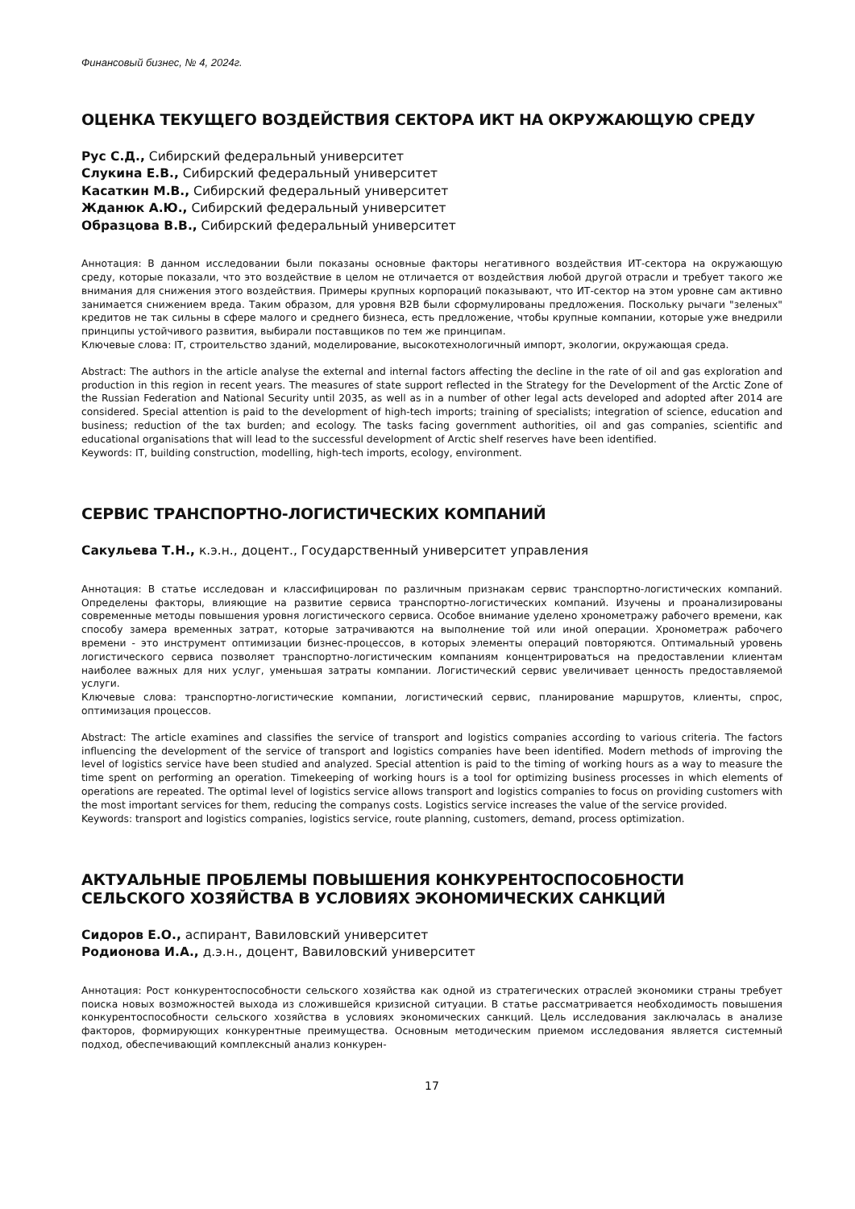Финансовый бизнес, № 4, 2024г.
ОЦЕНКА ТЕКУЩЕГО ВОЗДЕЙСТВИЯ СЕКТОРА ИКТ НА ОКРУЖАЮЩУЮ СРЕДУ
Рус С.Д., Сибирский федеральный университет
Слукина Е.В., Сибирский федеральный университет
Касаткин М.В., Сибирский федеральный университет
Жданюк А.Ю., Сибирский федеральный университет
Образцова В.В., Сибирский федеральный университет
Аннотация: В данном исследовании были показаны основные факторы негативного воздействия ИТ-сектора на окружающую среду, которые показали, что это воздействие в целом не отличается от воздействия любой другой отрасли и требует такого же внимания для снижения этого воздействия. Примеры крупных корпораций показывают, что ИТ-сектор на этом уровне сам активно занимается снижением вреда. Таким образом, для уровня B2B были сформулированы предложения. Поскольку рычаги "зеленых" кредитов не так сильны в сфере малого и среднего бизнеса, есть предложение, чтобы крупные компании, которые уже внедрили принципы устойчивого развития, выбирали поставщиков по тем же принципам.
Ключевые слова: IT, строительство зданий, моделирование, высокотехнологичный импорт, экологии, окружающая среда.
Abstract: The authors in the article analyse the external and internal factors affecting the decline in the rate of oil and gas exploration and production in this region in recent years. The measures of state support reflected in the Strategy for the Development of the Arctic Zone of the Russian Federation and National Security until 2035, as well as in a number of other legal acts developed and adopted after 2014 are considered. Special attention is paid to the development of high-tech imports; training of specialists; integration of science, education and business; reduction of the tax burden; and ecology. The tasks facing government authorities, oil and gas companies, scientific and educational organisations that will lead to the successful development of Arctic shelf reserves have been identified.
Keywords: IT, building construction, modelling, high-tech imports, ecology, environment.
СЕРВИС ТРАНСПОРТНО-ЛОГИСТИЧЕСКИХ КОМПАНИЙ
Сакульева Т.Н., к.э.н., доцент., Государственный университет управления
Аннотация: В статье исследован и классифицирован по различным признакам сервис транспортно-логистических компаний. Определены факторы, влияющие на развитие сервиса транспортно-логистических компаний. Изучены и проанализированы современные методы повышения уровня логистического сервиса. Особое внимание уделено хронометражу рабочего времени, как способу замера временных затрат, которые затрачиваются на выполнение той или иной операции. Хронометраж рабочего времени - это инструмент оптимизации бизнес-процессов, в которых элементы операций повторяются. Оптимальный уровень логистического сервиса позволяет транспортно-логистическим компаниям концентрироваться на предоставлении клиентам наиболее важных для них услуг, уменьшая затраты компании. Логистический сервис увеличивает ценность предоставляемой услуги.
Ключевые слова: транспортно-логистические компании, логистический сервис, планирование маршрутов, клиенты, спрос, оптимизация процессов.
Abstract: The article examines and classifies the service of transport and logistics companies according to various criteria. The factors influencing the development of the service of transport and logistics companies have been identified. Modern methods of improving the level of logistics service have been studied and analyzed. Special attention is paid to the timing of working hours as a way to measure the time spent on performing an operation. Timekeeping of working hours is a tool for optimizing business processes in which elements of operations are repeated. The optimal level of logistics service allows transport and logistics companies to focus on providing customers with the most important services for them, reducing the companys costs. Logistics service increases the value of the service provided.
Keywords: transport and logistics companies, logistics service, route planning, customers, demand, process optimization.
АКТУАЛЬНЫЕ ПРОБЛЕМЫ ПОВЫШЕНИЯ КОНКУРЕНТОСПОСОБНОСТИ СЕЛЬСКОГО ХОЗЯЙСТВА В УСЛОВИЯХ ЭКОНОМИЧЕСКИХ САНКЦИЙ
Сидоров Е.О., аспирант, Вавиловский университет
Родионова И.А., д.э.н., доцент, Вавиловский университет
Аннотация: Рост конкурентоспособности сельского хозяйства как одной из стратегических отраслей экономики страны требует поиска новых возможностей выхода из сложившейся кризисной ситуации. В статье рассматривается необходимость повышения конкурентоспособности сельского хозяйства в условиях экономических санкций. Цель исследования заключалась в анализе факторов, формирующих конкурентные преимущества. Основным методическим приемом исследования является системный подход, обеспечивающий комплексный анализ конкурен-
17